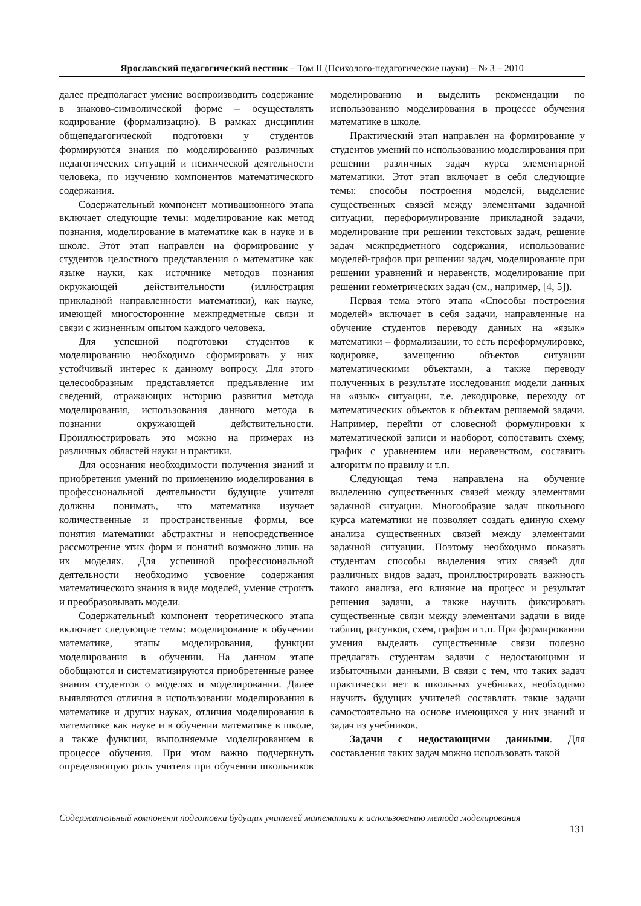Ярославский педагогический вестник – Том II (Психолого-педагогические науки) – № 3 – 2010
далее предполагает умение воспроизводить содержание в знаково-символической форме – осуществлять кодирование (формализацию). В рамках дисциплин общепедагогической подготовки у студентов формируются знания по моделированию различных педагогических ситуаций и психической деятельности человека, по изучению компонентов математического содержания.
Содержательный компонент мотивационного этапа включает следующие темы: моделирование как метод познания, моделирование в математике как в науке и в школе. Этот этап направлен на формирование у студентов целостного представления о математике как языке науки, как источнике методов познания окружающей действительности (иллюстрация прикладной направленности математики), как науке, имеющей многосторонние межпредметные связи и связи с жизненным опытом каждого человека.
Для успешной подготовки студентов к моделированию необходимо сформировать у них устойчивый интерес к данному вопросу. Для этого целесообразным представляется предъявление им сведений, отражающих историю развития метода моделирования, использования данного метода в познании окружающей действительности. Проиллюстрировать это можно на примерах из различных областей науки и практики.
Для осознания необходимости получения знаний и приобретения умений по применению моделирования в профессиональной деятельности будущие учителя должны понимать, что математика изучает количественные и пространственные формы, все понятия математики абстрактны и непосредственное рассмотрение этих форм и понятий возможно лишь на их моделях. Для успешной профессиональной деятельности необходимо усвоение содержания математического знания в виде моделей, умение строить и преобразовывать модели.
Содержательный компонент теоретического этапа включает следующие темы: моделирование в обучении математике, этапы моделирования, функции моделирования в обучении. На данном этапе обобщаются и систематизируются приобретенные ранее знания студентов о моделях и моделировании. Далее выявляются отличия в использовании моделирования в математике и других науках, отличия моделирования в математике как науке и в обучении математике в школе, а также функции, выполняемые моделированием в процессе обучения. При этом важно подчеркнуть определяющую роль учителя при обучении школьников моделированию и выделить рекомендации по использованию моделирования в процессе обучения математике в школе.
Практический этап направлен на формирование у студентов умений по использованию моделирования при решении различных задач курса элементарной математики. Этот этап включает в себя следующие темы: способы построения моделей, выделение существенных связей между элементами задачной ситуации, переформулирование прикладной задачи, моделирование при решении текстовых задач, решение задач межпредметного содержания, использование моделей-графов при решении задач, моделирование при решении уравнений и неравенств, моделирование при решении геометрических задач (см., например, [4, 5]).
Первая тема этого этапа «Способы построения моделей» включает в себя задачи, направленные на обучение студентов переводу данных на «язык» математики – формализации, то есть переформулировке, кодировке, замещению объектов ситуации математическими объектами, а также переводу полученных в результате исследования модели данных на «язык» ситуации, т.е. декодировке, переходу от математических объектов к объектам решаемой задачи. Например, перейти от словесной формулировки к математической записи и наоборот, сопоставить схему, график с уравнением или неравенством, составить алгоритм по правилу и т.п.
Следующая тема направлена на обучение выделению существенных связей между элементами задачной ситуации. Многообразие задач школьного курса математики не позволяет создать единую схему анализа существенных связей между элементами задачной ситуации. Поэтому необходимо показать студентам способы выделения этих связей для различных видов задач, проиллюстрировать важность такого анализа, его влияние на процесс и результат решения задачи, а также научить фиксировать существенные связи между элементами задачи в виде таблиц, рисунков, схем, графов и т.п. При формировании умения выделять существенные связи полезно предлагать студентам задачи с недостающими и избыточными данными. В связи с тем, что таких задач практически нет в школьных учебниках, необходимо научить будущих учителей составлять такие задачи самостоятельно на основе имеющихся у них знаний и задач из учебников.
Задачи с недостающими данными. Для составления таких задач можно использовать такой
Содержательный компонент подготовки будущих учителей математики к использованию метода моделирования
131